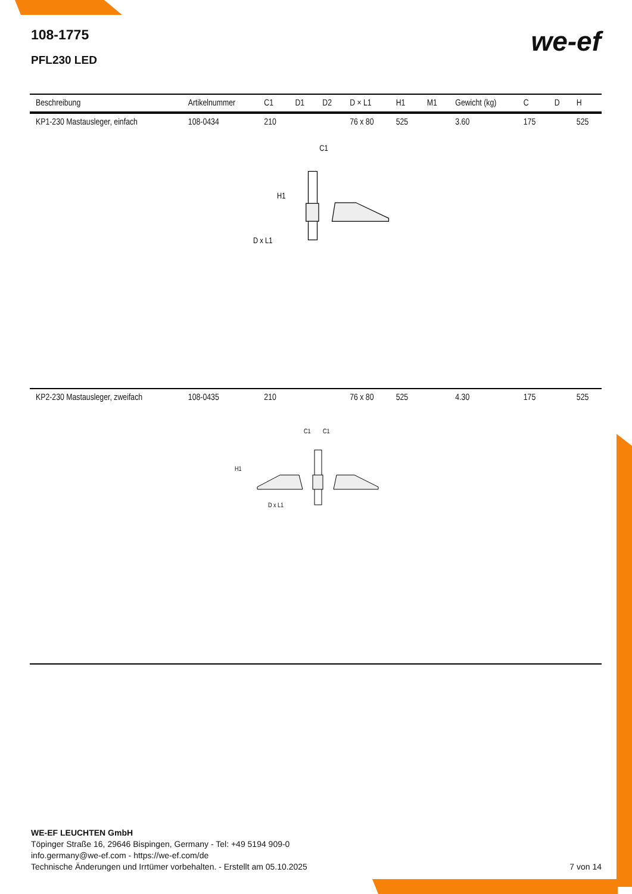108-1775
PFL230 LED
we-ef
| Beschreibung | Artikelnummer | C1 | D1 | D2 | D × L1 | H1 | M1 | Gewicht (kg) | C | D | H |
| --- | --- | --- | --- | --- | --- | --- | --- | --- | --- | --- | --- |
| KP1-230 Mastausleger, einfach | 108-0434 | 210 | | | 76 x 80 | 525 | | 3.60 | 175 | | 525 |
| C1 H1 D x L1 | | | | | | | | | | | |
| KP2-230 Mastausleger, zweifach | 108-0435 | 210 | | | 76 x 80 | 525 | | 4.30 | 175 | | 525 |
| C1 C1 H1 D x L1 | | | | | | | | | | | |
WE-EF LEUCHTEN GmbH
Töpinger Straße 16, 29646 Bispingen, Germany - Tel: +49 5194 909-0
info.germany@we-ef.com - https://we-ef.com/de
Technische Änderungen und Irrtümer vorbehalten. - Erstellt am 05.10.2025
7 von 14